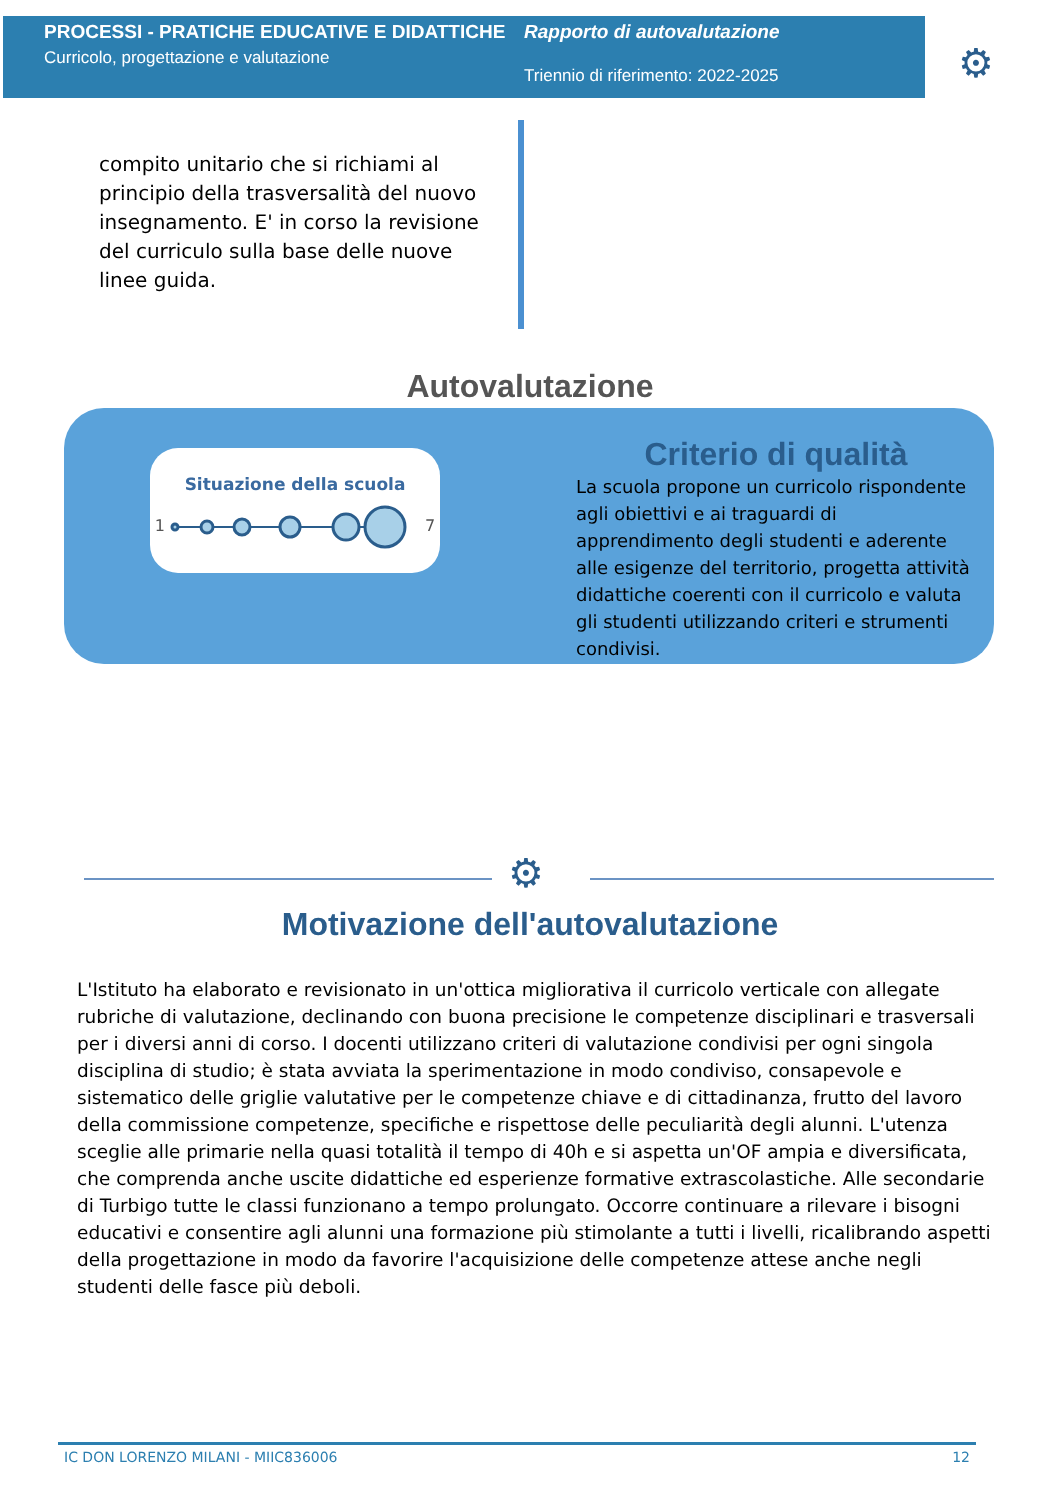PROCESSI - PRATICHE EDUCATIVE E DIDATTICHE
Curricolo, progettazione e valutazione
Rapporto di autovalutazione
Triennio di riferimento: 2022-2025
⚙
compito unitario che si richiami al principio della trasversalità del nuovo insegnamento. E' in corso la revisione del curriculo sulla base delle nuove linee guida.
Autovalutazione
Situazione della scuola
1 7
Criterio di qualità
La scuola propone un curricolo rispondente agli obiettivi e ai traguardi di apprendimento degli studenti e aderente alle esigenze del territorio, progetta attività didattiche coerenti con il curricolo e valuta gli studenti utilizzando criteri e strumenti condivisi.
⚙
Motivazione dell'autovalutazione
L'Istituto ha elaborato e revisionato in un'ottica migliorativa il curricolo verticale con allegate rubriche di valutazione, declinando con buona precisione le competenze disciplinari e trasversali per i diversi anni di corso. I docenti utilizzano criteri di valutazione condivisi per ogni singola disciplina di studio; è stata avviata la sperimentazione in modo condiviso, consapevole e sistematico delle griglie valutative per le competenze chiave e di cittadinanza, frutto del lavoro della commissione competenze, specifiche e rispettose delle peculiarità degli alunni. L'utenza sceglie alle primarie nella quasi totalità il tempo di 40h e si aspetta un'OF ampia e diversificata, che comprenda anche uscite didattiche ed esperienze formative extrascolastiche. Alle secondarie di Turbigo tutte le classi funzionano a tempo prolungato. Occorre continuare a rilevare i bisogni educativi e consentire agli alunni una formazione più stimolante a tutti i livelli, ricalibrando aspetti della progettazione in modo da favorire l'acquisizione delle competenze attese anche negli studenti delle fasce più deboli.
IC DON LORENZO MILANI - MIIC836006 12